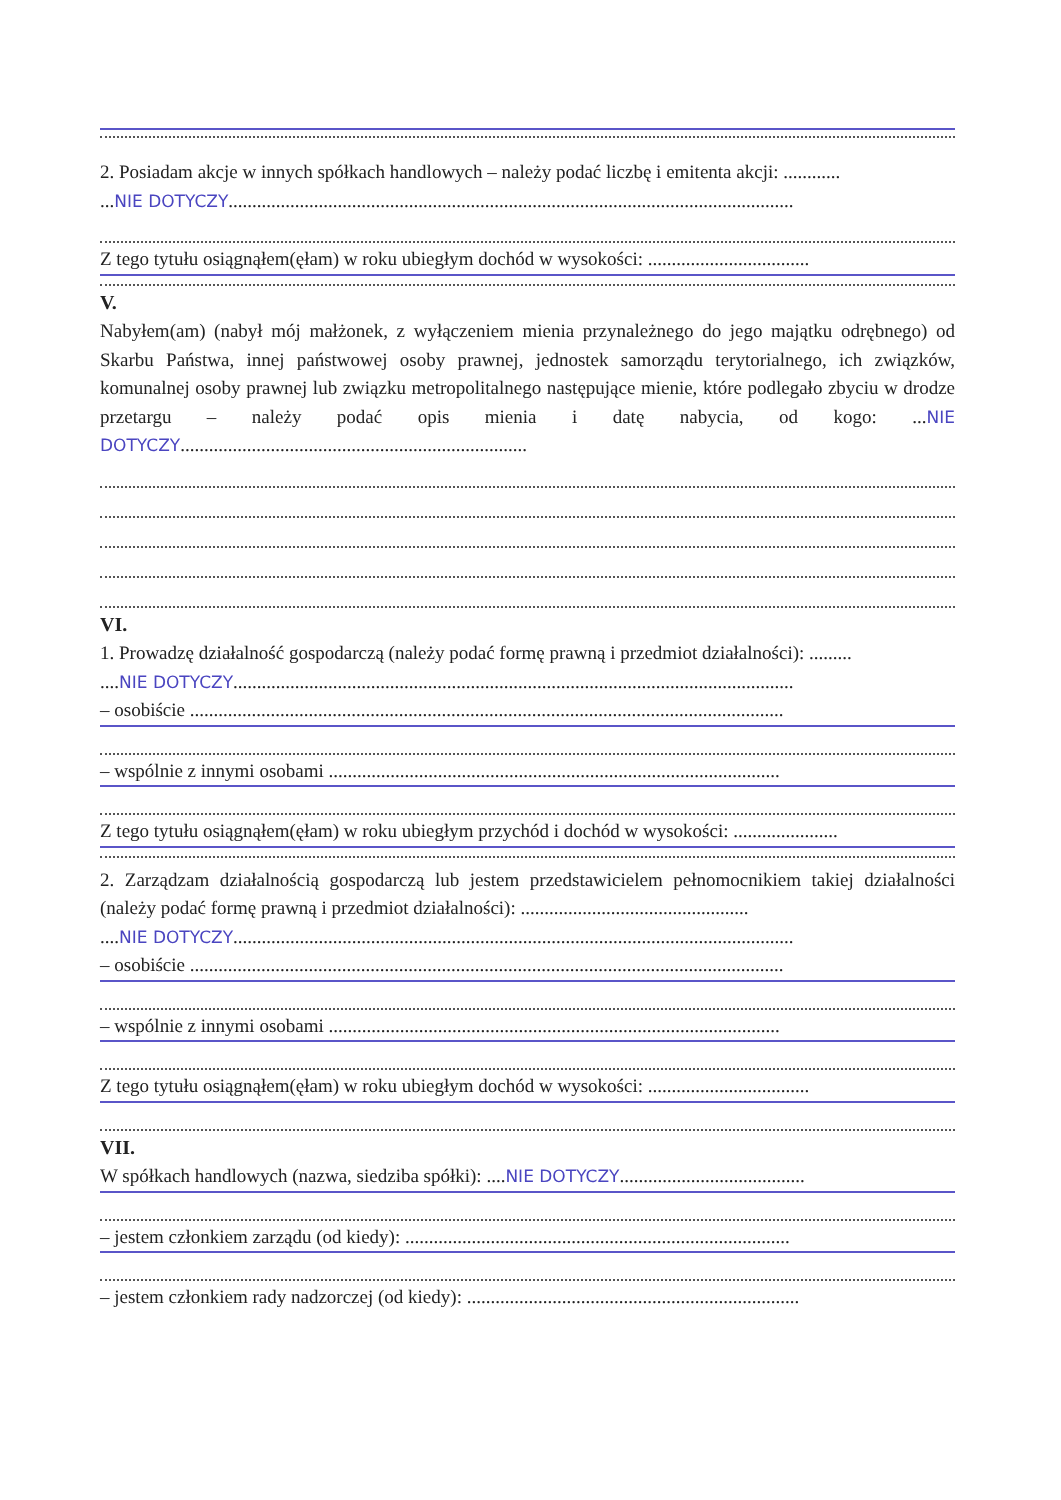2. Posiadam akcje w innych spółkach handlowych – należy podać liczbę i emitenta akcji: ............
...NIE DOTYCZY.......................................................................................................................
Z tego tytułu osiągnąłem(ęłam) w roku ubiegłym dochód w wysokości: ..................................
V.
Nabyłem(am) (nabył mój małżonek, z wyłączeniem mienia przynależnego do jego majątku odrębnego) od Skarbu Państwa, innej państwowej osoby prawnej, jednostek samorządu terytorialnego, ich związków, komunalnej osoby prawnej lub związku metropolitalnego następujące mienie, które podlegało zbyciu w drodze przetargu – należy podać opis mienia i datę nabycia, od kogo: ...NIE DOTYCZY.........................................................................
VI.
1. Prowadzę działalność gospodarczą (należy podać formę prawną i przedmiot działalności): .........
....NIE DOTYCZY......................................................................................................................
– osobiście .............................................................................................................................
– wspólnie z innymi osobami ...............................................................................................
Z tego tytułu osiągnąłem(ęłam) w roku ubiegłym przychód i dochód w wysokości: ......................
2. Zarządzam działalnością gospodarczą lub jestem przedstawicielem pełnomocnikiem takiej działalności (należy podać formę prawną i przedmiot działalności): ................................................
....NIE DOTYCZY......................................................................................................................
– osobiście .............................................................................................................................
– wspólnie z innymi osobami ...............................................................................................
Z tego tytułu osiągnąłem(ęłam) w roku ubiegłym dochód w wysokości: ..................................
VII.
W spółkach handlowych (nazwa, siedziba spółki): ....NIE DOTYCZY.......................................
– jestem członkiem zarządu (od kiedy): .................................................................................
– jestem członkiem rady nadzorczej (od kiedy): ......................................................................